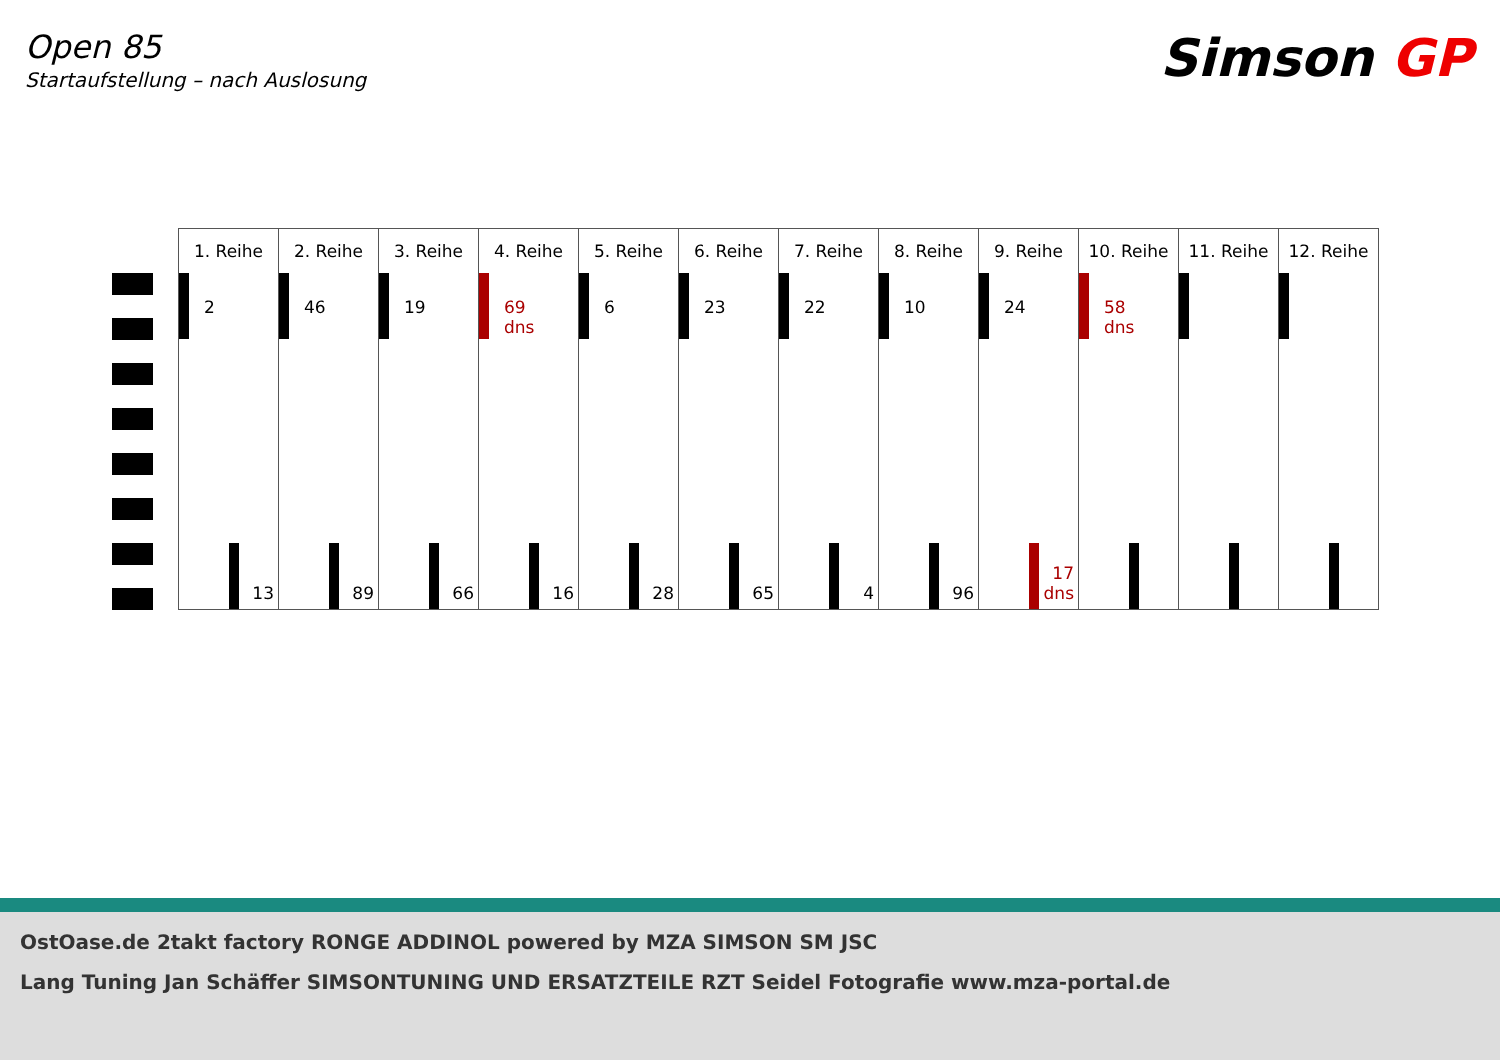Open 85
Startaufstellung – nach Auslosung
Simson GP
| 1. Reihe | 2. Reihe | 3. Reihe | 4. Reihe | 5. Reihe | 6. Reihe | 7. Reihe | 8. Reihe | 9. Reihe | 10. Reihe | 11. Reihe | 12. Reihe |
| --- | --- | --- | --- | --- | --- | --- | --- | --- | --- | --- | --- |
| 2 13 | 46 89 | 19 66 | 69 dns 16 | 6 28 | 23 65 | 22 4 | 10 96 | 24 17 dns | 58 dns | | |
OstOase.de 2takt factory RONGE ADDINOL powered by MZA SIMSON SM JSC
Lang Tuning Jan Schäffer SIMSONTUNING UND ERSATZTEILE RZT Seidel Fotografie www.mza-portal.de